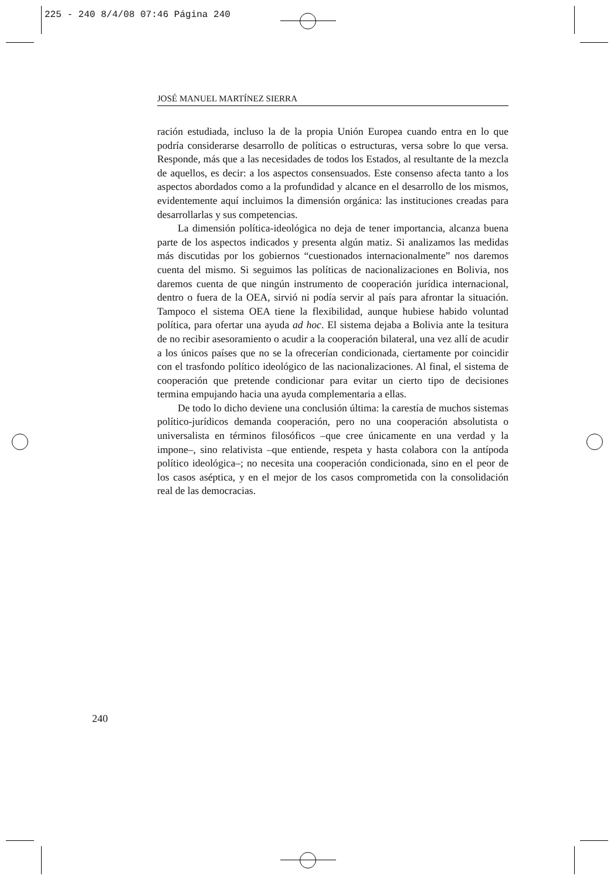225 - 240 8/4/08 07:46 Página 240
JOSÉ MANUEL MARTÍNEZ SIERRA
ración estudiada, incluso la de la propia Unión Europea cuando entra en lo que podría considerarse desarrollo de políticas o estructuras, versa sobre lo que versa. Responde, más que a las necesidades de todos los Estados, al resultante de la mezcla de aquellos, es decir: a los aspectos consensuados. Este consenso afecta tanto a los aspectos abordados como a la profundidad y alcance en el desarrollo de los mismos, evidentemente aquí incluimos la dimensión orgánica: las instituciones creadas para desarrollarlas y sus competencias.
La dimensión política-ideológica no deja de tener importancia, alcanza buena parte de los aspectos indicados y presenta algún matiz. Si analizamos las medidas más discutidas por los gobiernos “cuestionados internacionalmente” nos daremos cuenta del mismo. Si seguimos las políticas de nacionalizaciones en Bolivia, nos daremos cuenta de que ningún instrumento de cooperación jurídica internacional, dentro o fuera de la OEA, sirvió ni podía servir al país para afrontar la situación. Tampoco el sistema OEA tiene la flexibilidad, aunque hubiese habido voluntad política, para ofertar una ayuda ad hoc. El sistema dejaba a Bolivia ante la tesitura de no recibir asesoramiento o acudir a la cooperación bilateral, una vez allí de acudir a los únicos países que no se la ofrecerían condicionada, ciertamente por coincidir con el trasfondo político ideológico de las nacionalizaciones. Al final, el sistema de cooperación que pretende condicionar para evitar un cierto tipo de decisiones termina empujando hacia una ayuda complementaria a ellas.
De todo lo dicho deviene una conclusión última: la carestía de muchos sistemas político-jurídicos demanda cooperación, pero no una cooperación absolutista o universalista en términos filosóficos –que cree únicamente en una verdad y la impone–, sino relativista –que entiende, respeta y hasta colabora con la antípoda político ideológica–; no necesita una cooperación condicionada, sino en el peor de los casos aséptica, y en el mejor de los casos comprometida con la consolidación real de las democracias.
240